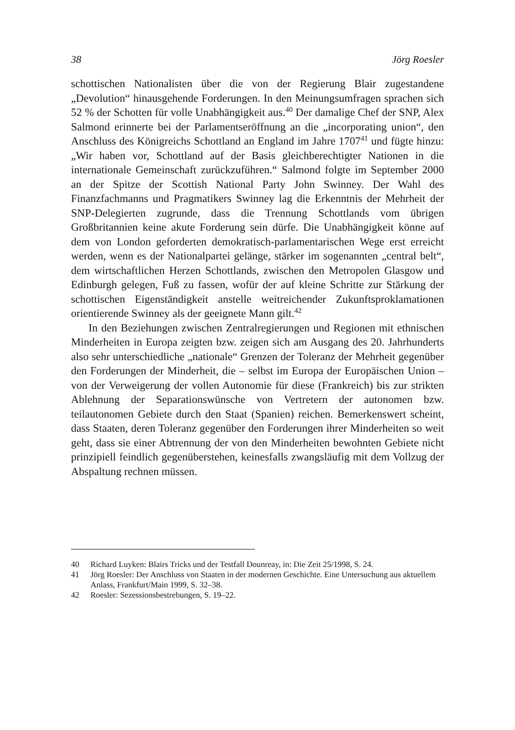38 Jörg Roesler
schottischen Nationalisten über die von der Regierung Blair zugestandene „Devolution“ hinausgehende Forderungen. In den Meinungsumfragen sprachen sich 52 % der Schotten für volle Unabhängigkeit aus.<sup>40</sup> Der damalige Chef der SNP, Alex Salmond erinnerte bei der Parlamentseröffnung an die „incorporating union“, den Anschluss des Königreichs Schottland an England im Jahre 1707<sup>41</sup> und fügte hinzu: „Wir haben vor, Schottland auf der Basis gleichberechtigter Nationen in die internationale Gemeinschaft zurückzuführen.“ Salmond folgte im September 2000 an der Spitze der Scottish National Party John Swinney. Der Wahl des Finanzfachmanns und Pragmatikers Swinney lag die Erkenntnis der Mehrheit der SNP-Delegierten zugrunde, dass die Trennung Schottlands vom übrigen Großbritannien keine akute Forderung sein dürfe. Die Unabhängigkeit könne auf dem von London geforderten demokratisch-parlamentarischen Wege erst erreicht werden, wenn es der Nationalpartei gelänge, stärker im sogenannten „central belt“, dem wirtschaftlichen Herzen Schottlands, zwischen den Metropolen Glasgow und Edinburgh gelegen, Fuß zu fassen, wofür der auf kleine Schritte zur Stärkung der schottischen Eigenständigkeit anstelle weitreichender Zukunftsproklamationen orientierende Swinney als der geeignete Mann gilt.<sup>42</sup>
In den Beziehungen zwischen Zentralregierungen und Regionen mit ethnischen Minderheiten in Europa zeigten bzw. zeigen sich am Ausgang des 20. Jahrhunderts also sehr unterschiedliche „nationale“ Grenzen der Toleranz der Mehrheit gegenüber den Forderungen der Minderheit, die – selbst im Europa der Europäischen Union – von der Verweigerung der vollen Autonomie für diese (Frankreich) bis zur strikten Ablehnung der Separationswünsche von Vertretern der autonomen bzw. teilautonomen Gebiete durch den Staat (Spanien) reichen. Bemerkenswert scheint, dass Staaten, deren Toleranz gegenüber den Forderungen ihrer Minderheiten so weit geht, dass sie einer Abtrennung der von den Minderheiten bewohnten Gebiete nicht prinzipiell feindlich gegenüberstehen, keinesfalls zwangsläufig mit dem Vollzug der Abspaltung rechnen müssen.
40 Richard Luyken: Blairs Tricks und der Testfall Dounreay, in: Die Zeit 25/1998, S. 24.
41 Jörg Roesler: Der Anschluss von Staaten in der modernen Geschichte. Eine Untersuchung aus aktuellem Anlass, Frankfurt/Main 1999, S. 32–38.
42 Roesler: Sezessionsbestrebungen, S. 19–22.